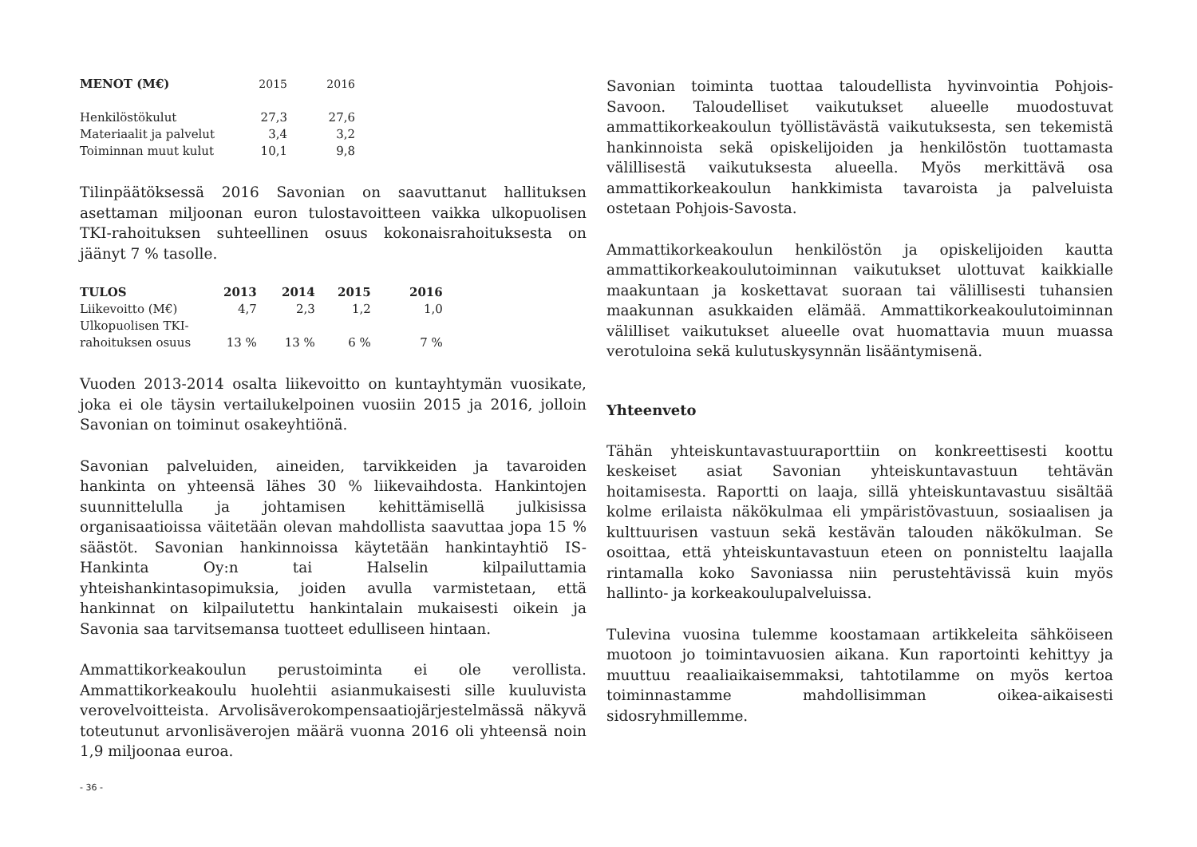| MENOT (M€) | 2015 | 2016 |
| Henkilöstökulut | 27,3 | 27,6 |
| Materiaalit ja palvelut | 3,4 | 3,2 |
| Toiminnan muut kulut | 10,1 | 9,8 |
Tilinpäätöksessä 2016 Savonian on saavuttanut hallituksen asettaman miljoonan euron tulostavoitteen vaikka ulkopuolisen TKI-rahoituksen suhteellinen osuus kokonaisrahoituksesta on jäänyt 7 % tasolle.
| TULOS | 2013 | 2014 | 2015 | 2016 |
| --- | --- | --- | --- | --- |
| Liikevoitto (M€) | 4,7 | 2,3 | 1,2 | 1,0 |
| Ulkopuolisen TKI- rahoituksen osuus | 13 % | 13 % | 6 % | 7 % |
Vuoden 2013-2014 osalta liikevoitto on kuntayhtymän vuosikate, joka ei ole täysin vertailukelpoinen vuosiin 2015 ja 2016, jolloin Savonian on toiminut osakeyhtiönä.
Savonian palveluiden, aineiden, tarvikkeiden ja tavaroiden hankinta on yhteensä lähes 30 % liikevaihdosta. Hankintojen suunnittelulla ja johtamisen kehittämisellä julkisissa organisaatioissa väitetään olevan mahdollista saavuttaa jopa 15 % säästöt. Savonian hankinnoissa käytetään hankintayhtiö IS-Hankinta Oy:n tai Halselin kilpailuttamia yhteishankintasopimuksia, joiden avulla varmistetaan, että hankinnat on kilpailutettu hankintalain mukaisesti oikein ja Savonia saa tarvitsemansa tuotteet edulliseen hintaan.
Ammattikorkeakoulun perustoiminta ei ole verollista. Ammattikorkeakoulu huolehtii asianmukaisesti sille kuuluvista verovelvoitteista. Arvolisäverokompensaatiojärjestelmässä näkyvä toteutunut arvonlisäverojen määrä vuonna 2016 oli yhteensä noin 1,9 miljoonaa euroa.
Savonian toiminta tuottaa taloudellista hyvinvointia Pohjois-Savoon. Taloudelliset vaikutukset alueelle muodostuvat ammattikorkeakoulun työllistävästä vaikutuksesta, sen tekemistä hankinnoista sekä opiskelijoiden ja henkilöstön tuottamasta välillisestä vaikutuksesta alueella. Myös merkittävä osa ammattikorkeakoulun hankkimista tavaroista ja palveluista ostetaan Pohjois-Savosta.
Ammattikorkeakoulun henkilöstön ja opiskelijoiden kautta ammattikorkeakoulutoiminnan vaikutukset ulottuvat kaikkialle maakuntaan ja koskettavat suoraan tai välillisesti tuhansien maakunnan asukkaiden elämää. Ammattikorkeakoulutoiminnan välilliset vaikutukset alueelle ovat huomattavia muun muassa verotuloina sekä kulutuskysynnän lisääntymisenä.
Yhteenveto
Tähän yhteiskuntavastuuraporttiin on konkreettisesti koottu keskeiset asiat Savonian yhteiskuntavastuun tehtävän hoitamisesta. Raportti on laaja, sillä yhteiskuntavastuu sisältää kolme erilaista näkökulmaa eli ympäristövastuun, sosiaalisen ja kulttuurisen vastuun sekä kestävän talouden näkökulman. Se osoittaa, että yhteiskuntavastuun eteen on ponnisteltu laajalla rintamalla koko Savoniassa niin perustehtävissä kuin myös hallinto- ja korkeakoulupalveluissa.
Tulevina vuosina tulemme koostamaan artikkeleita sähköiseen muotoon jo toimintavuosien aikana. Kun raportointi kehittyy ja muuttuu reaaliaikaisemmaksi, tahtotilamme on myös kertoa toiminnastamme mahdollisimman oikea-aikaisesti sidosryhmillemme.
- 36 -